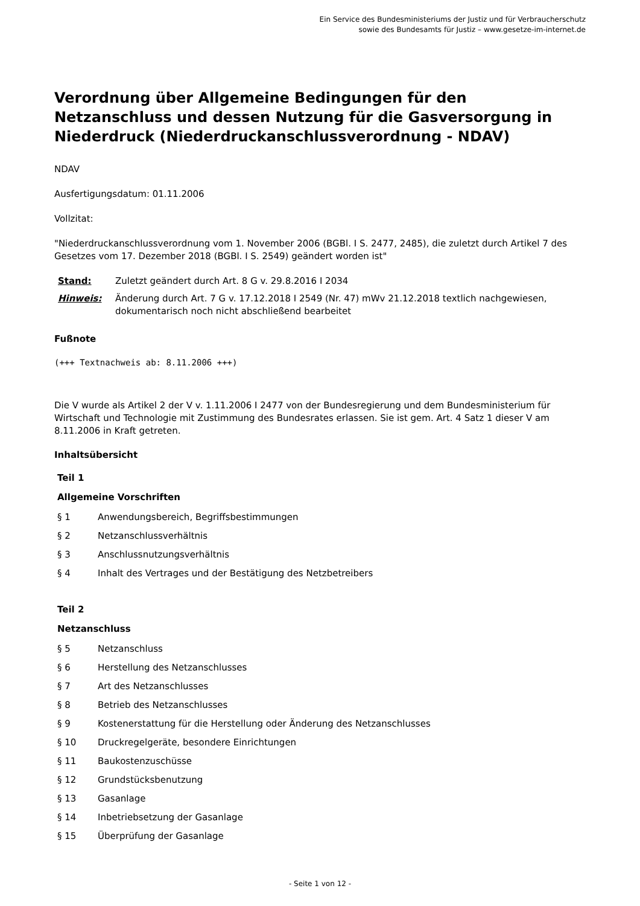Ein Service des Bundesministeriums der Justiz und für Verbraucherschutz
sowie des Bundesamts für Justiz – www.gesetze-im-internet.de
Verordnung über Allgemeine Bedingungen für den Netzanschluss und dessen Nutzung für die Gasversorgung in Niederdruck (Niederdruckanschlussverordnung - NDAV)
NDAV
Ausfertigungsdatum: 01.11.2006
Vollzitat:
"Niederdruckanschlussverordnung vom 1. November 2006 (BGBl. I S. 2477, 2485), die zuletzt durch Artikel 7 des Gesetzes vom 17. Dezember 2018 (BGBl. I S. 2549) geändert worden ist"
Stand: Zuletzt geändert durch Art. 8 G v. 29.8.2016 I 2034
Hinweis: Änderung durch Art. 7 G v. 17.12.2018 I 2549 (Nr. 47) mWv 21.12.2018 textlich nachgewiesen, dokumentarisch noch nicht abschließend bearbeitet
Fußnote
(+++ Textnachweis ab: 8.11.2006 +++)
Die V wurde als Artikel 2 der V v. 1.11.2006 I 2477 von der Bundesregierung und dem Bundesministerium für Wirtschaft und Technologie mit Zustimmung des Bundesrates erlassen. Sie ist gem. Art. 4 Satz 1 dieser V am 8.11.2006 in Kraft getreten.
Inhaltsübersicht
Teil 1
Allgemeine Vorschriften
§ 1 Anwendungsbereich, Begriffsbestimmungen
§ 2 Netzanschlussverhältnis
§ 3 Anschlussnutzungsverhältnis
§ 4 Inhalt des Vertrages und der Bestätigung des Netzbetreibers
Teil 2
Netzanschluss
§ 5 Netzanschluss
§ 6 Herstellung des Netzanschlusses
§ 7 Art des Netzanschlusses
§ 8 Betrieb des Netzanschlusses
§ 9 Kostenerstattung für die Herstellung oder Änderung des Netzanschlusses
§ 10 Druckregelgeräte, besondere Einrichtungen
§ 11 Baukostenzuschüsse
§ 12 Grundstücksbenutzung
§ 13 Gasanlage
§ 14 Inbetriebsetzung der Gasanlage
§ 15 Überprüfung der Gasanlage
- Seite 1 von 12 -